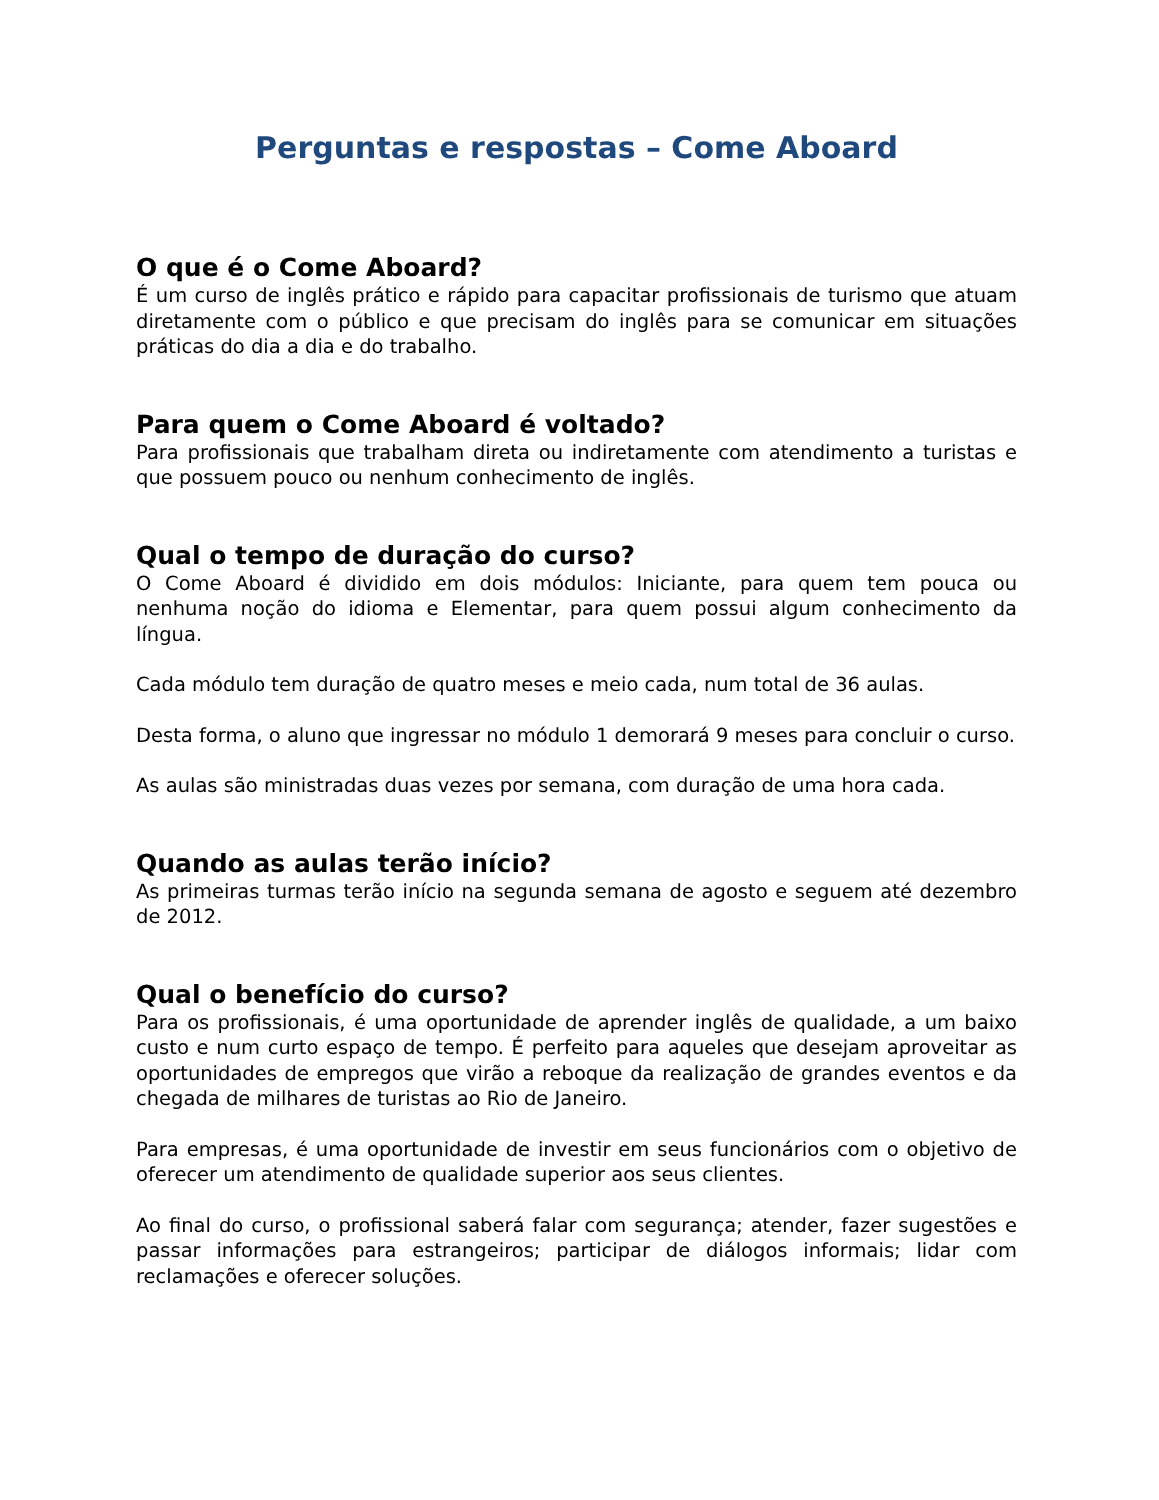Perguntas e respostas – Come Aboard
O que é o Come Aboard?
É um curso de inglês prático e rápido para capacitar profissionais de turismo que atuam diretamente com o público e que precisam do inglês para se comunicar em situações práticas do dia a dia e do trabalho.
Para quem o Come Aboard é voltado?
Para profissionais que trabalham direta ou indiretamente com atendimento a turistas e que possuem pouco ou nenhum conhecimento de inglês.
Qual o tempo de duração do curso?
O Come Aboard é dividido em dois módulos: Iniciante, para quem tem pouca ou nenhuma noção do idioma e Elementar, para quem possui algum conhecimento da língua.
Cada módulo tem duração de quatro meses e meio cada, num total de 36 aulas.
Desta forma, o aluno que ingressar no módulo 1 demorará 9 meses para concluir o curso.
As aulas são ministradas duas vezes por semana, com duração de uma hora cada.
Quando as aulas terão início?
As primeiras turmas terão início na segunda semana de agosto e seguem até dezembro de 2012.
Qual o benefício do curso?
Para os profissionais, é uma oportunidade de aprender inglês de qualidade, a um baixo custo e num curto espaço de tempo. É perfeito para aqueles que desejam aproveitar as oportunidades de empregos que virão a reboque da realização de grandes eventos e da chegada de milhares de turistas ao Rio de Janeiro.
Para empresas, é uma oportunidade de investir em seus funcionários com o objetivo de oferecer um atendimento de qualidade superior aos seus clientes.
Ao final do curso, o profissional saberá falar com segurança; atender, fazer sugestões e passar informações para estrangeiros; participar de diálogos informais; lidar com reclamações e oferecer soluções.